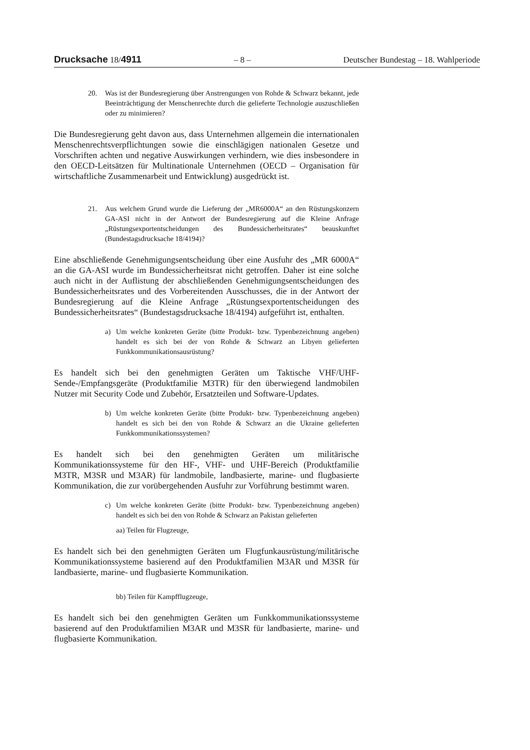Drucksache 18/4911 – 8 – Deutscher Bundestag – 18. Wahlperiode
20. Was ist der Bundesregierung über Anstrengungen von Rohde & Schwarz bekannt, jede Beeinträchtigung der Menschenrechte durch die gelieferte Technologie auszuschließen oder zu minimieren?
Die Bundesregierung geht davon aus, dass Unternehmen allgemein die internationalen Menschenrechtsverpflichtungen sowie die einschlägigen nationalen Gesetze und Vorschriften achten und negative Auswirkungen verhindern, wie dies insbesondere in den OECD-Leitsätzen für Multinationale Unternehmen (OECD – Organisation für wirtschaftliche Zusammenarbeit und Entwicklung) ausgedrückt ist.
21. Aus welchem Grund wurde die Lieferung der „MR6000A“ an den Rüstungskonzern GA-ASI nicht in der Antwort der Bundesregierung auf die Kleine Anfrage „Rüstungsexportentscheidungen des Bundessicherheitsrates“ beauskunftet (Bundestagsdrucksache 18/4194)?
Eine abschließende Genehmigungsentscheidung über eine Ausfuhr des „MR 6000A“ an die GA-ASI wurde im Bundessicherheitsrat nicht getroffen. Daher ist eine solche auch nicht in der Auflistung der abschließenden Genehmigungsentscheidungen des Bundessicherheitsrates und des Vorbereitenden Ausschusses, die in der Antwort der Bundesregierung auf die Kleine Anfrage „Rüstungsexportentscheidungen des Bundessicherheitsrates“ (Bundestagsdrucksache 18/4194) aufgeführt ist, enthalten.
a) Um welche konkreten Geräte (bitte Produkt- bzw. Typenbezeichnung angeben) handelt es sich bei der von Rohde & Schwarz an Libyen gelieferten Funkkommunikationsausrüstung?
Es handelt sich bei den genehmigten Geräten um Taktische VHF/UHF-Sende-/Empfangsgeräte (Produktfamilie M3TR) für den überwiegend landmobilen Nutzer mit Security Code und Zubehör, Ersatzteilen und Software-Updates.
b) Um welche konkreten Geräte (bitte Produkt- bzw. Typenbezeichnung angeben) handelt es sich bei den von Rohde & Schwarz an die Ukraine gelieferten Funkkommunikationssystemen?
Es handelt sich bei den genehmigten Geräten um militärische Kommunikationssysteme für den HF-, VHF- und UHF-Bereich (Produktfamilie M3TR, M3SR und M3AR) für landmobile, landbasierte, marine- und flugbasierte Kommunikation, die zur vorübergehenden Ausfuhr zur Vorführung bestimmt waren.
c) Um welche konkreten Geräte (bitte Produkt- bzw. Typenbezeichnung angeben) handelt es sich bei den von Rohde & Schwarz an Pakistan gelieferten
aa) Teilen für Flugzeuge,
Es handelt sich bei den genehmigten Geräten um Flugfunkausrüstung/militärische Kommunikationssysteme basierend auf den Produktfamilien M3AR und M3SR für landbasierte, marine- und flugbasierte Kommunikation.
bb) Teilen für Kampfflugzeuge,
Es handelt sich bei den genehmigten Geräten um Funkkommunikationssysteme basierend auf den Produktfamilien M3AR und M3SR für landbasierte, marine- und flugbasierte Kommunikation.